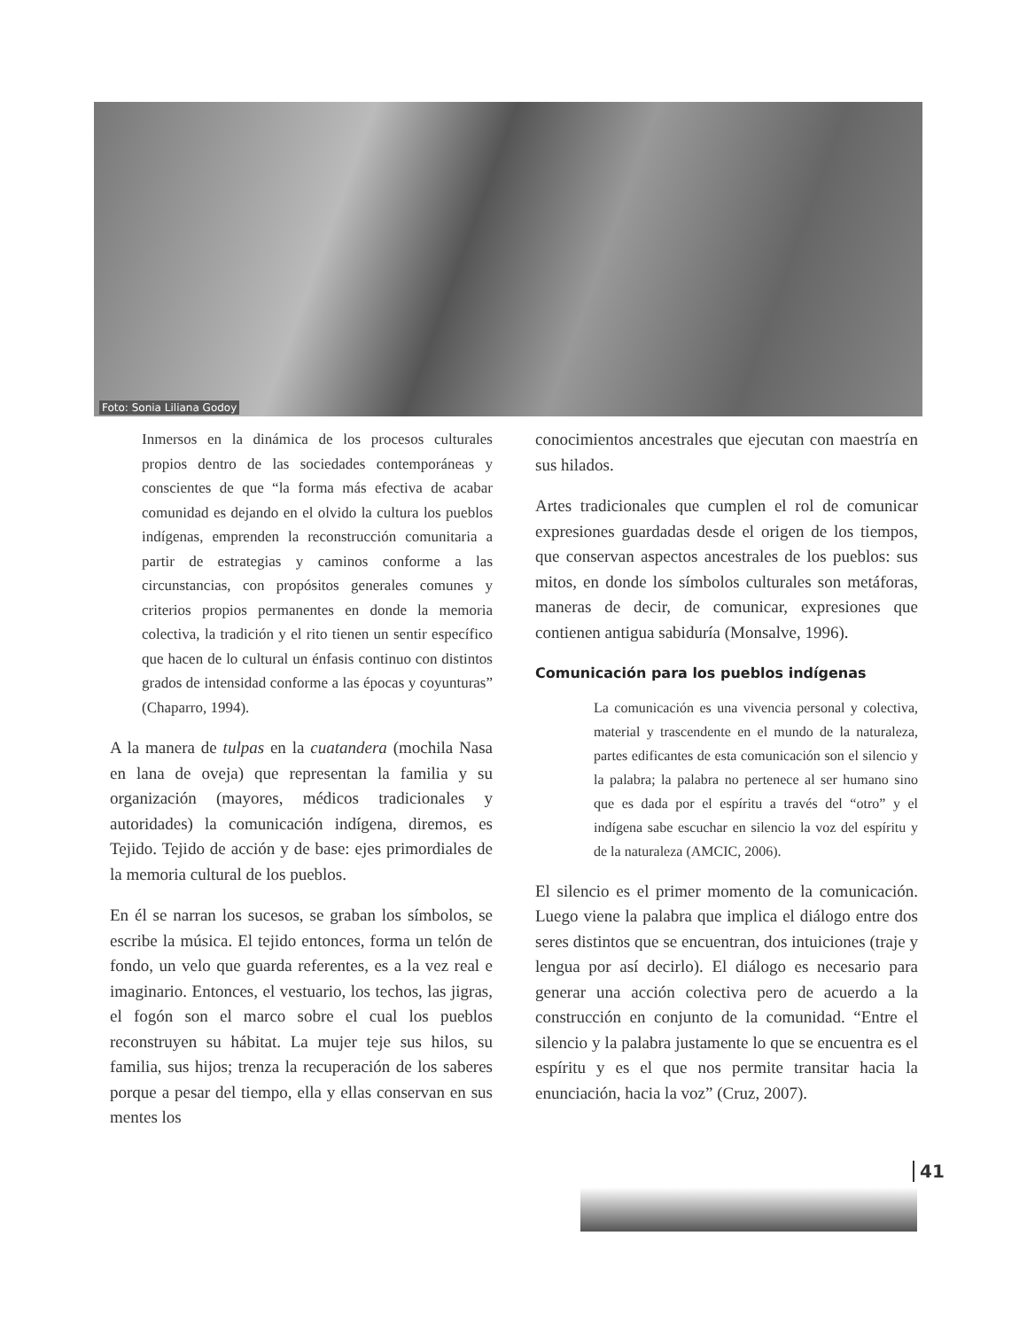Foto: Sonia Liliana Godoy
Inmersos en la dinámica de los procesos culturales propios dentro de las sociedades contemporáneas y conscientes de que “la forma más efectiva de acabar comunidad es dejando en el olvido la cultura los pueblos indígenas, emprenden la reconstrucción comunitaria a partir de estrategias y caminos conforme a las circunstancias, con propósitos generales comunes y criterios propios permanentes en donde la memoria colectiva, la tradición y el rito tienen un sentir específico que hacen de lo cultural un énfasis continuo con distintos grados de intensidad conforme a las épocas y coyunturas” (Chaparro, 1994).
A la manera de tulpas en la cuatandera (mochila Nasa en lana de oveja) que representan la familia y su organización (mayores, médicos tradicionales y autoridades) la comunicación indígena, diremos, es Tejido. Tejido de acción y de base: ejes primordiales de la memoria cultural de los pueblos.
En él se narran los sucesos, se graban los símbolos, se escribe la música. El tejido entonces, forma un telón de fondo, un velo que guarda referentes, es a la vez real e imaginario. Entonces, el vestuario, los techos, las jigras, el fogón son el marco sobre el cual los pueblos reconstruyen su hábitat. La mujer teje sus hilos, su familia, sus hijos; trenza la recuperación de los saberes porque a pesar del tiempo, ella y ellas conservan en sus mentes los
conocimientos ancestrales que ejecutan con maestría en sus hilados.
Artes tradicionales que cumplen el rol de comunicar expresiones guardadas desde el origen de los tiempos, que conservan aspectos ancestrales de los pueblos: sus mitos, en donde los símbolos culturales son metáforas, maneras de decir, de comunicar, expresiones que contienen antigua sabiduría (Monsalve, 1996).
Comunicación para los pueblos indígenas
La comunicación es una vivencia personal y colectiva, material y trascendente en el mundo de la naturaleza, partes edificantes de esta comunicación son el silencio y la palabra; la palabra no pertenece al ser humano sino que es dada por el espíritu a través del “otro” y el indígena sabe escuchar en silencio la voz del espíritu y de la naturaleza (AMCIC, 2006).
El silencio es el primer momento de la comunicación. Luego viene la palabra que implica el diálogo entre dos seres distintos que se encuentran, dos intuiciones (traje y lengua por así decirlo). El diálogo es necesario para generar una acción colectiva pero de acuerdo a la construcción en conjunto de la comunidad. “Entre el silencio y la palabra justamente lo que se encuentra es el espíritu y es el que nos permite transitar hacia la enunciación, hacia la voz” (Cruz, 2007).
41